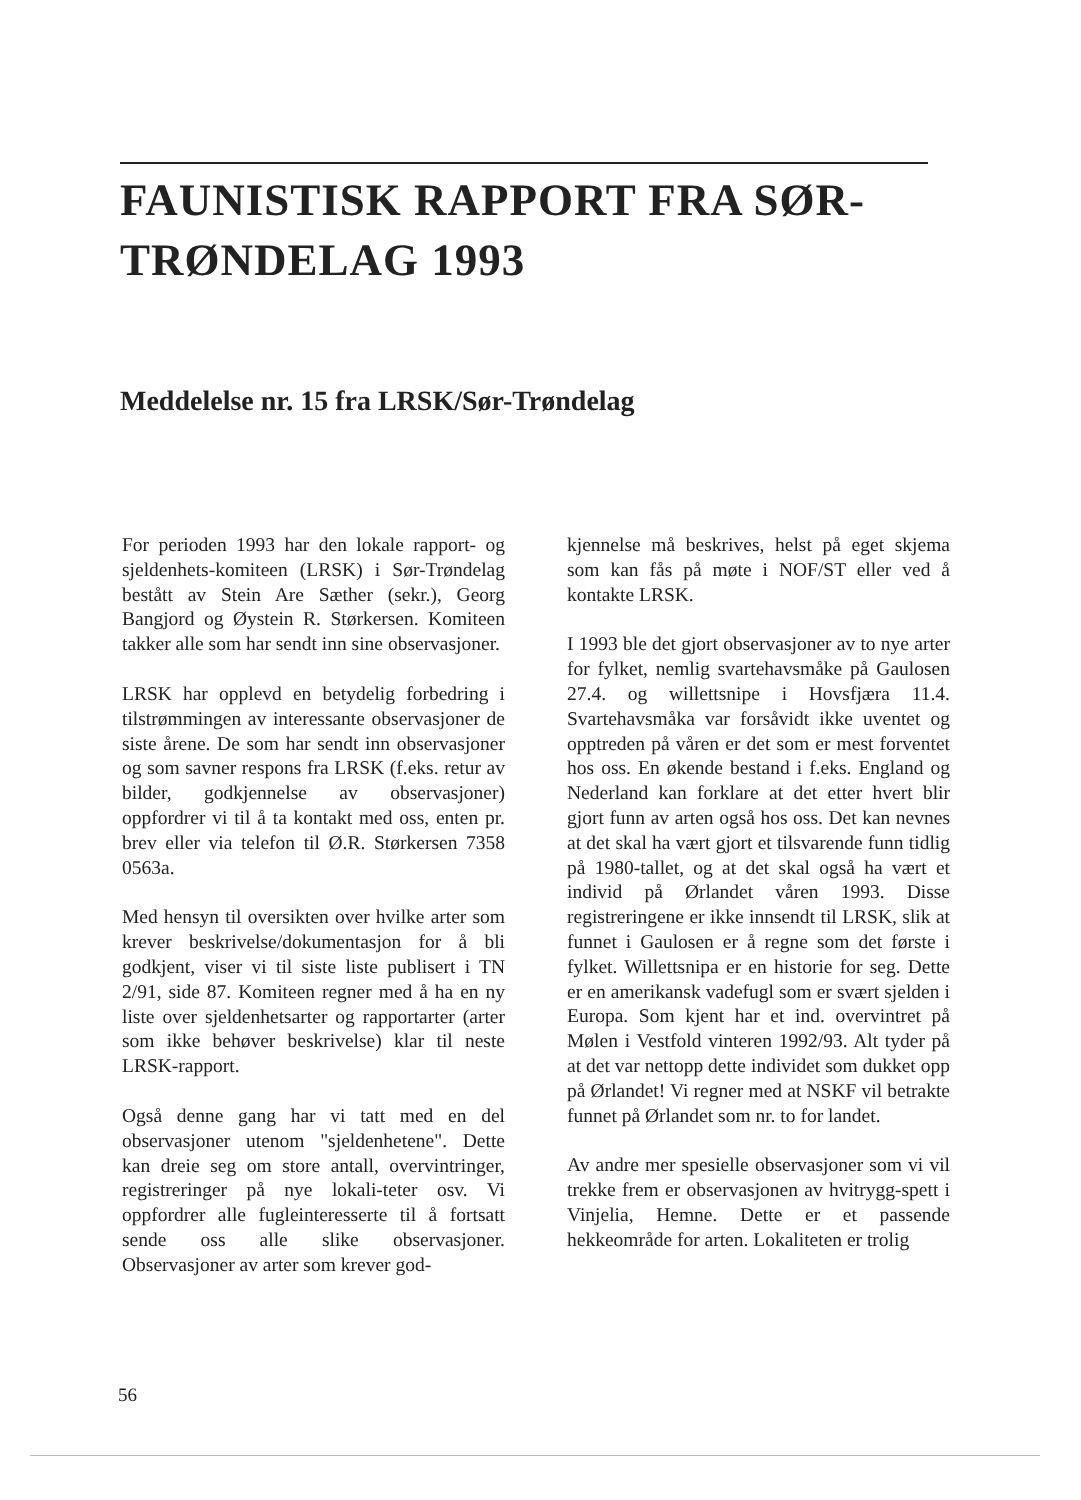FAUNISTISK RAPPORT FRA SØR-TRØNDELAG 1993
Meddelelse nr. 15 fra LRSK/Sør-Trøndelag
For perioden 1993 har den lokale rapport- og sjeldenhets-komiteen (LRSK) i Sør-Trøndelag bestått av Stein Are Sæther (sekr.), Georg Bangjord og Øystein R. Størkersen. Komiteen takker alle som har sendt inn sine observasjoner.
LRSK har opplevd en betydelig forbedring i tilstrømmingen av interessante observasjoner de siste årene. De som har sendt inn observasjoner og som savner respons fra LRSK (f.eks. retur av bilder, godkjennelse av observasjoner) oppfordrer vi til å ta kontakt med oss, enten pr. brev eller via telefon til Ø.R. Størkersen 7358 0563a.
Med hensyn til oversikten over hvilke arter som krever beskrivelse/dokumentasjon for å bli godkjent, viser vi til siste liste publisert i TN 2/91, side 87. Komiteen regner med å ha en ny liste over sjeldenhetsarter og rapportarter (arter som ikke behøver beskrivelse) klar til neste LRSK-rapport.
Også denne gang har vi tatt med en del observasjoner utenom "sjeldenhetene". Dette kan dreie seg om store antall, overvintringer, registreringer på nye lokali-teter osv. Vi oppfordrer alle fugleinteresserte til å fortsatt sende oss alle slike observasjoner. Observasjoner av arter som krever god-
kjennelse må beskrives, helst på eget skjema som kan fås på møte i NOF/ST eller ved å kontakte LRSK.
I 1993 ble det gjort observasjoner av to nye arter for fylket, nemlig svartehavsmåke på Gaulosen 27.4. og willettsnipe i Hovsfjæra 11.4. Svartehavsmåka var forsåvidt ikke uventet og opptreden på våren er det som er mest forventet hos oss. En økende bestand i f.eks. England og Nederland kan forklare at det etter hvert blir gjort funn av arten også hos oss. Det kan nevnes at det skal ha vært gjort et tilsvarende funn tidlig på 1980-tallet, og at det skal også ha vært et individ på Ørlandet våren 1993. Disse registreringene er ikke innsendt til LRSK, slik at funnet i Gaulosen er å regne som det første i fylket. Willettsnipa er en historie for seg. Dette er en amerikansk vadefugl som er svært sjelden i Europa. Som kjent har et ind. overvintret på Mølen i Vestfold vinteren 1992/93. Alt tyder på at det var nettopp dette individet som dukket opp på Ørlandet! Vi regner med at NSKF vil betrakte funnet på Ørlandet som nr. to for landet.
Av andre mer spesielle observasjoner som vi vil trekke frem er observasjonen av hvitrygg-spett i Vinjelia, Hemne. Dette er et passende hekkeområde for arten. Lokaliteten er trolig
56